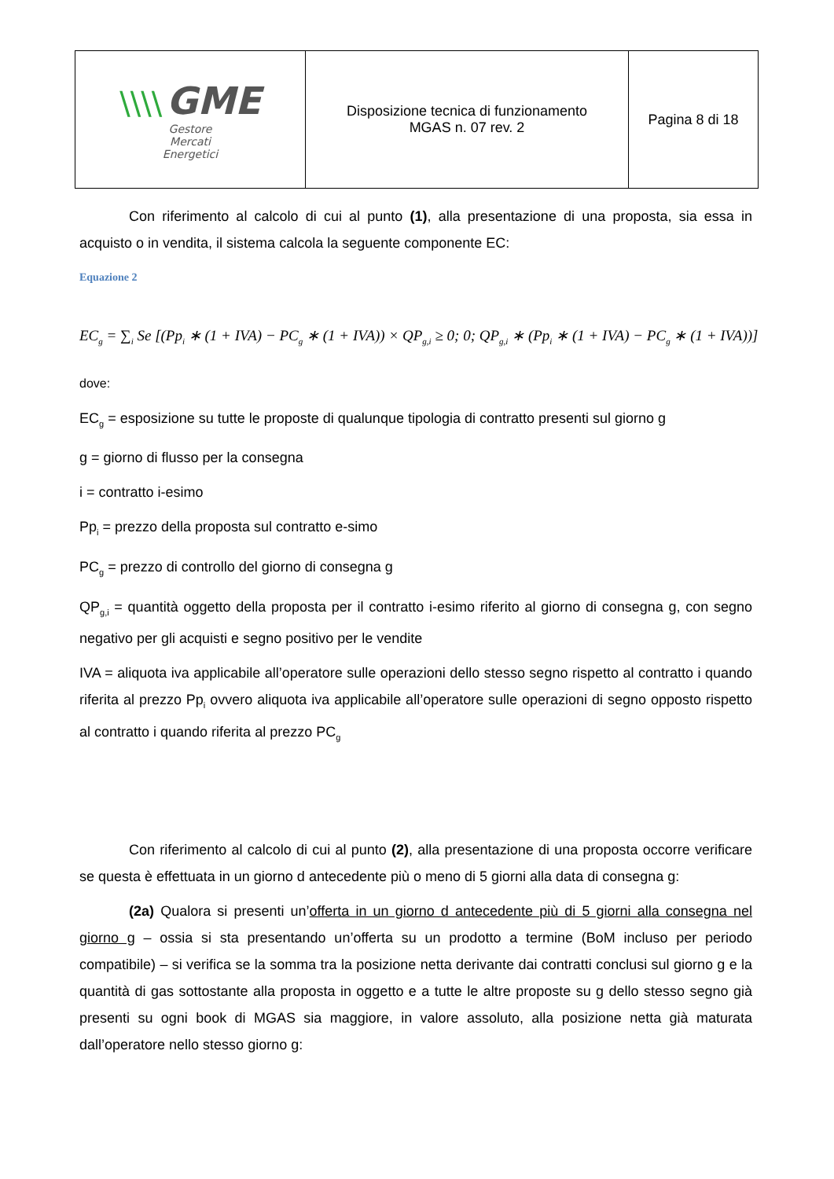| \\\\ GME Gestore Mercati Energetici | Disposizione tecnica di funzionamento MGAS n. 07 rev. 2 | Pagina 8 di 18 |
Con riferimento al calcolo di cui al punto (1), alla presentazione di una proposta, sia essa in acquisto o in vendita, il sistema calcola la seguente componente EC:
Equazione 2
EC<sub>g</sub> = ∑<sub>i</sub> Se [(Pp<sub>i</sub> ∗ (1 + IVA) − PC<sub>g</sub> ∗ (1 + IVA)) × QP<sub>g,i</sub> ≥ 0; 0; QP<sub>g,i</sub> ∗ (Pp<sub>i</sub> ∗ (1 + IVA) − PC<sub>g</sub> ∗ (1 + IVA))]
dove:
EC<sub>g</sub> = esposizione su tutte le proposte di qualunque tipologia di contratto presenti sul giorno g
g = giorno di flusso per la consegna
i = contratto i-esimo
Pp<sub>i</sub> = prezzo della proposta sul contratto e-simo
PC<sub>g</sub> = prezzo di controllo del giorno di consegna g
QP<sub>g,i</sub> = quantità oggetto della proposta per il contratto i-esimo riferito al giorno di consegna g, con segno negativo per gli acquisti e segno positivo per le vendite
IVA = aliquota iva applicabile all’operatore sulle operazioni dello stesso segno rispetto al contratto i quando riferita al prezzo Pp<sub>i</sub> ovvero aliquota iva applicabile all’operatore sulle operazioni di segno opposto rispetto al contratto i quando riferita al prezzo PC<sub>g</sub>
Con riferimento al calcolo di cui al punto (2), alla presentazione di una proposta occorre verificare se questa è effettuata in un giorno d antecedente più o meno di 5 giorni alla data di consegna g:
(2a) Qualora si presenti un’offerta in un giorno d antecedente più di 5 giorni alla consegna nel giorno g – ossia si sta presentando un’offerta su un prodotto a termine (BoM incluso per periodo compatibile) – si verifica se la somma tra la posizione netta derivante dai contratti conclusi sul giorno g e la quantità di gas sottostante alla proposta in oggetto e a tutte le altre proposte su g dello stesso segno già presenti su ogni book di MGAS sia maggiore, in valore assoluto, alla posizione netta già maturata dall’operatore nello stesso giorno g: